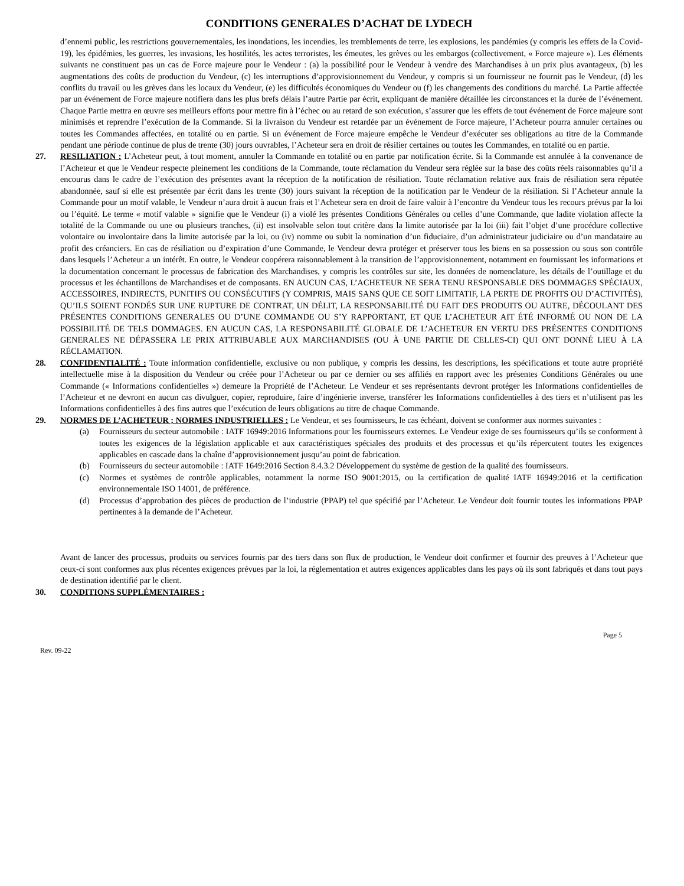CONDITIONS GENERALES D’ACHAT DE LYDECH
d’ennemi public, les restrictions gouvernementales, les inondations, les incendies, les tremblements de terre, les explosions, les pandémies (y compris les effets de la Covid-19), les épidémies, les guerres, les invasions, les hostilités, les actes terroristes, les émeutes, les grèves ou les embargos (collectivement, « Force majeure »). Les éléments suivants ne constituent pas un cas de Force majeure pour le Vendeur : (a) la possibilité pour le Vendeur à vendre des Marchandises à un prix plus avantageux, (b) les augmentations des coûts de production du Vendeur, (c) les interruptions d’approvisionnement du Vendeur, y compris si un fournisseur ne fournit pas le Vendeur, (d) les conflits du travail ou les grèves dans les locaux du Vendeur, (e) les difficultés économiques du Vendeur ou (f) les changements des conditions du marché. La Partie affectée par un événement de Force majeure notifiera dans les plus brefs délais l’autre Partie par écrit, expliquant de manière détaillée les circonstances et la durée de l’événement. Chaque Partie mettra en œuvre ses meilleurs efforts pour mettre fin à l’échec ou au retard de son exécution, s’assurer que les effets de tout événement de Force majeure sont minimisés et reprendre l’exécution de la Commande. Si la livraison du Vendeur est retardée par un événement de Force majeure, l’Acheteur pourra annuler certaines ou toutes les Commandes affectées, en totalité ou en partie. Si un événement de Force majeure empêche le Vendeur d’exécuter ses obligations au titre de la Commande pendant une période continue de plus de trente (30) jours ouvrables, l’Acheteur sera en droit de résilier certaines ou toutes les Commandes, en totalité ou en partie.
27. RESILIATION : L’Acheteur peut, à tout moment, annuler la Commande en totalité ou en partie par notification écrite. Si la Commande est annulée à la convenance de l’Acheteur et que le Vendeur respecte pleinement les conditions de la Commande, toute réclamation du Vendeur sera réglée sur la base des coûts réels raisonnables qu’il a encourus dans le cadre de l’exécution des présentes avant la réception de la notification de résiliation. Toute réclamation relative aux frais de résiliation sera réputée abandonnée, sauf si elle est présentée par écrit dans les trente (30) jours suivant la réception de la notification par le Vendeur de la résiliation. Si l’Acheteur annule la Commande pour un motif valable, le Vendeur n’aura droit à aucun frais et l’Acheteur sera en droit de faire valoir à l’encontre du Vendeur tous les recours prévus par la loi ou l’équité. Le terme « motif valable » signifie que le Vendeur (i) a violé les présentes Conditions Générales ou celles d’une Commande, que ladite violation affecte la totalité de la Commande ou une ou plusieurs tranches, (ii) est insolvable selon tout critère dans la limite autorisée par la loi (iii) fait l’objet d’une procédure collective volontaire ou involontaire dans la limite autorisée par la loi, ou (iv) nomme ou subit la nomination d’un fiduciaire, d’un administrateur judiciaire ou d’un mandataire au profit des créanciers. En cas de résiliation ou d’expiration d’une Commande, le Vendeur devra protéger et préserver tous les biens en sa possession ou sous son contrôle dans lesquels l’Acheteur a un intérêt. En outre, le Vendeur coopérera raisonnablement à la transition de l’approvisionnement, notamment en fournissant les informations et la documentation concernant le processus de fabrication des Marchandises, y compris les contrôles sur site, les données de nomenclature, les détails de l’outillage et du processus et les échantillons de Marchandises et de composants. EN AUCUN CAS, L’ACHETEUR NE SERA TENU RESPONSABLE DES DOMMAGES SPÉCIAUX, ACCESSOIRES, INDIRECTS, PUNITIFS OU CONSÉCUTIFS (Y COMPRIS, MAIS SANS QUE CE SOIT LIMITATIF, LA PERTE DE PROFITS OU D’ACTIVITÉS), QU’ILS SOIENT FONDÉS SUR UNE RUPTURE DE CONTRAT, UN DÉLIT, LA RESPONSABILITÉ DU FAIT DES PRODUITS OU AUTRE, DÉCOULANT DES PRÉSENTES CONDITIONS GENERALES OU D’UNE COMMANDE OU S’Y RAPPORTANT, ET QUE L’ACHETEUR AIT ÉTÉ INFORMÉ OU NON DE LA POSSIBILITÉ DE TELS DOMMAGES. EN AUCUN CAS, LA RESPONSABILITÉ GLOBALE DE L’ACHETEUR EN VERTU DES PRÉSENTES CONDITIONS GENERALES NE DÉPASSERA LE PRIX ATTRIBUABLE AUX MARCHANDISES (OU À UNE PARTIE DE CELLES-CI) QUI ONT DONNÉ LIEU À LA RÉCLAMATION.
28. CONFIDENTIALITÉ : Toute information confidentielle, exclusive ou non publique, y compris les dessins, les descriptions, les spécifications et toute autre propriété intellectuelle mise à la disposition du Vendeur ou créée pour l’Acheteur ou par ce dernier ou ses affiliés en rapport avec les présentes Conditions Générales ou une Commande (« Informations confidentielles ») demeure la Propriété de l’Acheteur. Le Vendeur et ses représentants devront protéger les Informations confidentielles de l’Acheteur et ne devront en aucun cas divulguer, copier, reproduire, faire d’ingénierie inverse, transférer les Informations confidentielles à des tiers et n’utilisent pas les Informations confidentielles à des fins autres que l’exécution de leurs obligations au titre de chaque Commande.
29. NORMES DE L’ACHETEUR ; NORMES INDUSTRIELLES : Le Vendeur, et ses fournisseurs, le cas échéant, doivent se conformer aux normes suivantes :
(a) Fournisseurs du secteur automobile : IATF 16949:2016 Informations pour les fournisseurs externes. Le Vendeur exige de ses fournisseurs qu’ils se conforment à toutes les exigences de la législation applicable et aux caractéristiques spéciales des produits et des processus et qu’ils répercutent toutes les exigences applicables en cascade dans la chaîne d’approvisionnement jusqu’au point de fabrication.
(b) Fournisseurs du secteur automobile : IATF 1649:2016 Section 8.4.3.2 Développement du système de gestion de la qualité des fournisseurs.
(c) Normes et systèmes de contrôle applicables, notamment la norme ISO 9001:2015, ou la certification de qualité IATF 16949:2016 et la certification environnementale ISO 14001, de préférence.
(d) Processus d’approbation des pièces de production de l’industrie (PPAP) tel que spécifié par l’Acheteur. Le Vendeur doit fournir toutes les informations PPAP pertinentes à la demande de l’Acheteur.
Avant de lancer des processus, produits ou services fournis par des tiers dans son flux de production, le Vendeur doit confirmer et fournir des preuves à l’Acheteur que ceux-ci sont conformes aux plus récentes exigences prévues par la loi, la réglementation et autres exigences applicables dans les pays où ils sont fabriqués et dans tout pays de destination identifié par le client.
30. CONDITIONS SUPPLÉMENTAIRES :
Page 5
Rev. 09-22